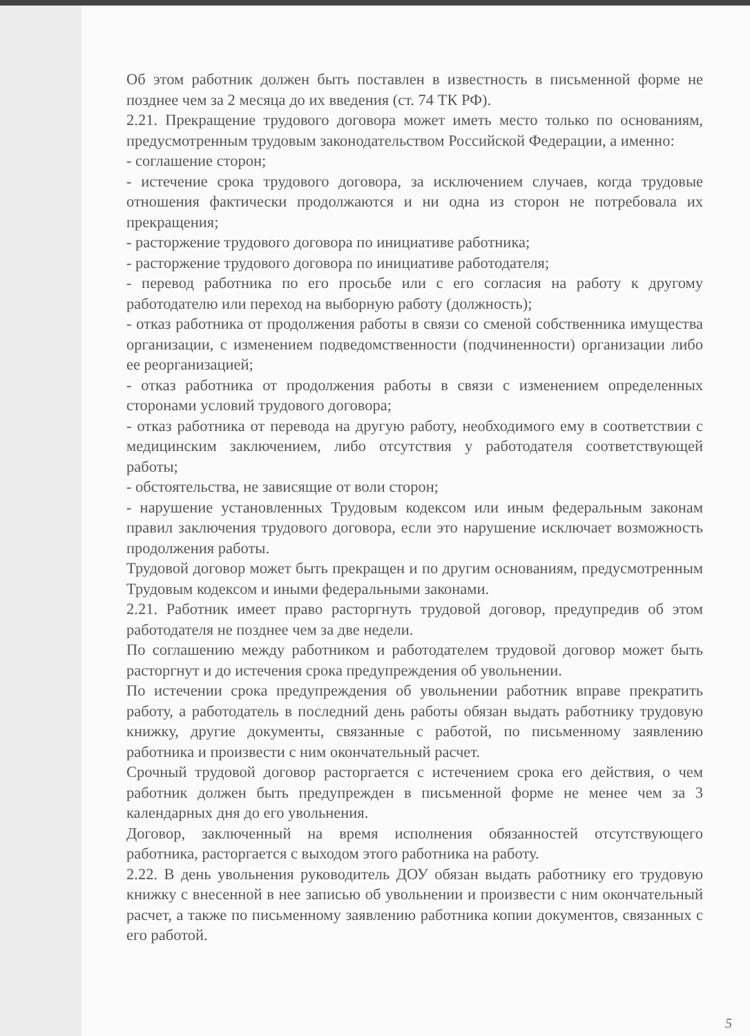Об этом работник должен быть поставлен в известность в письменной форме не позднее чем за 2 месяца до их введения (ст. 74 ТК РФ).
2.21. Прекращение трудового договора может иметь место только по основаниям, предусмотренным трудовым законодательством Российской Федерации, а именно:
- соглашение сторон;
- истечение срока трудового договора, за исключением случаев, когда трудовые отношения фактически продолжаются и ни одна из сторон не потребовала их прекращения;
- расторжение трудового договора по инициативе работника;
- расторжение трудового договора по инициативе работодателя;
- перевод работника по его просьбе или с его согласия на работу к другому работодателю или переход на выборную работу (должность);
- отказ работника от продолжения работы в связи со сменой собственника имущества организации, с изменением подведомственности (подчиненности) организации либо ее реорганизацией;
- отказ работника от продолжения работы в связи с изменением определенных сторонами условий трудового договора;
- отказ работника от перевода на другую работу, необходимого ему в соответствии с медицинским заключением, либо отсутствия у работодателя соответствующей работы;
- обстоятельства, не зависящие от воли сторон;
- нарушение установленных Трудовым кодексом или иным федеральным законам правил заключения трудового договора, если это нарушение исключает возможность продолжения работы.
Трудовой договор может быть прекращен и по другим основаниям, предусмотренным Трудовым кодексом и иными федеральными законами.
2.21. Работник имеет право расторгнуть трудовой договор, предупредив об этом работодателя не позднее чем за две недели.
По соглашению между работником и работодателем трудовой договор может быть расторгнут и до истечения срока предупреждения об увольнении.
По истечении срока предупреждения об увольнении работник вправе прекратить работу, а работодатель в последний день работы обязан выдать работнику трудовую книжку, другие документы, связанные с работой, по письменному заявлению работника и произвести с ним окончательный расчет.
Срочный трудовой договор расторгается с истечением срока его действия, о чем работник должен быть предупрежден в письменной форме не менее чем за 3 календарных дня до его увольнения.
Договор, заключенный на время исполнения обязанностей отсутствующего работника, расторгается с выходом этого работника на работу.
2.22. В день увольнения руководитель ДОУ обязан выдать работнику его трудовую книжку с внесенной в нее записью об увольнении и произвести с ним окончательный расчет, а также по письменному заявлению работника копии документов, связанных с его работой.
5